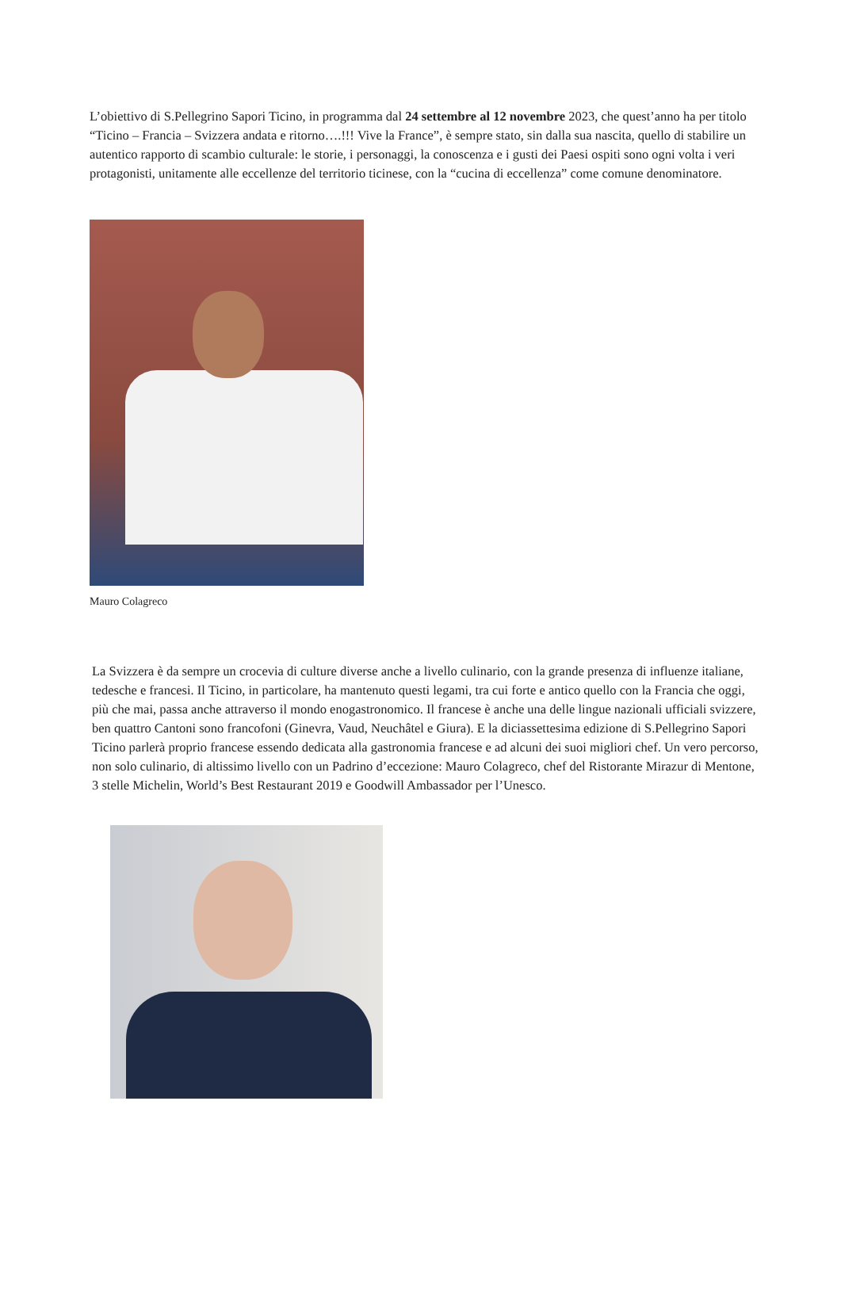L’obiettivo di S.Pellegrino Sapori Ticino, in programma dal 24 settembre al 12 novembre 2023, che quest’anno ha per titolo “Ticino – Francia – Svizzera andata e ritorno….!!! Vive la France”, è sempre stato, sin dalla sua nascita, quello di stabilire un autentico rapporto di scambio culturale: le storie, i personaggi, la conoscenza e i gusti dei Paesi ospiti sono ogni volta i veri protagonisti, unitamente alle eccellenze del territorio ticinese, con la “cucina di eccellenza” come comune denominatore.
Mauro Colagreco
La Svizzera è da sempre un crocevia di culture diverse anche a livello culinario, con la grande presenza di influenze italiane, tedesche e francesi. Il Ticino, in particolare, ha mantenuto questi legami, tra cui forte e antico quello con la Francia che oggi, più che mai, passa anche attraverso il mondo enogastronomico. Il francese è anche una delle lingue nazionali ufficiali svizzere, ben quattro Cantoni sono francofoni (Ginevra, Vaud, Neuchâtel e Giura). E la diciassettesima edizione di S.Pellegrino Sapori Ticino parlerà proprio francese essendo dedicata alla gastronomia francese e ad alcuni dei suoi migliori chef. Un vero percorso, non solo culinario, di altissimo livello con un Padrino d’eccezione: Mauro Colagreco, chef del Ristorante Mirazur di Mentone, 3 stelle Michelin, World’s Best Restaurant 2019 e Goodwill Ambassador per l’Unesco.